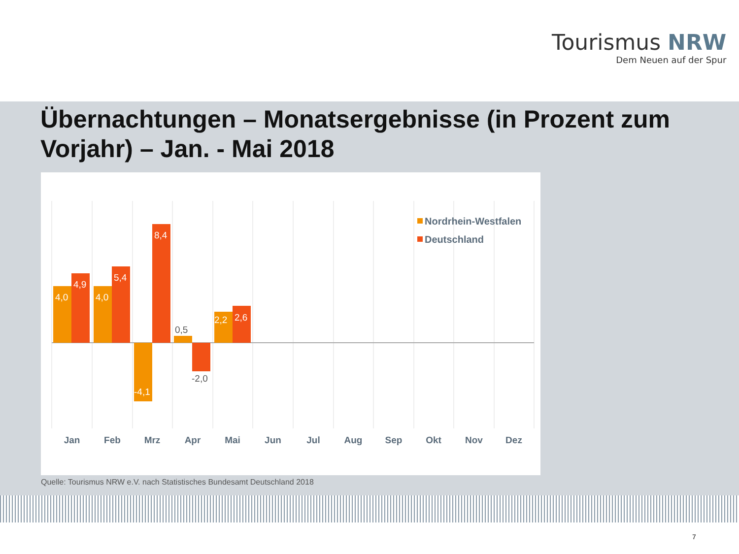Tourismus NRW
Dem Neuen auf der Spur
Übernachtungen – Monatsergebnisse (in Prozent zum Vorjahr) – Jan. - Mai 2018
4,0
4,9
4,0
5,4
8,4
-4,1
2,2
2,6
0,5
-2,0
Jan
Feb
Mrz
Apr
Mai
Jun
Jul
Aug
Sep
Okt
Nov
Dez
Nordrhein-Westfalen
Deutschland
Quelle: Tourismus NRW e.V. nach Statistisches Bundesamt Deutschland 2018
7